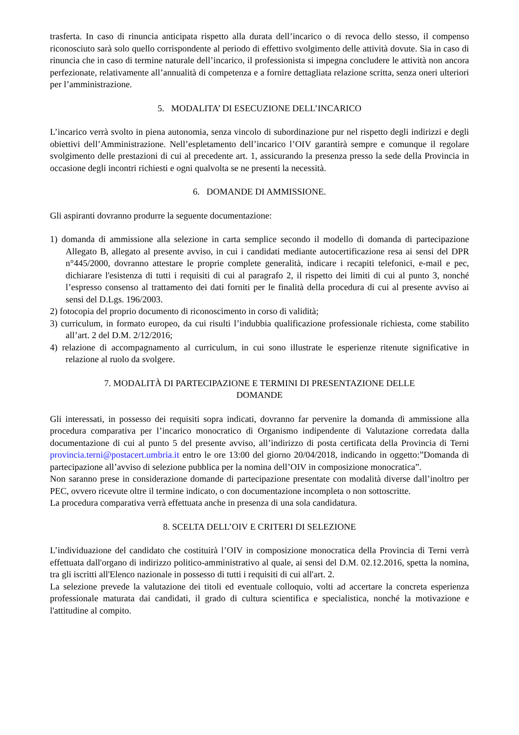trasferta. In caso di rinuncia anticipata rispetto alla durata dell’incarico o di revoca dello stesso, il compenso riconosciuto sarà solo quello corrispondente al periodo di effettivo svolgimento delle attività dovute. Sia in caso di rinuncia che in caso di termine naturale dell’incarico, il professionista si impegna concludere le attività non ancora perfezionate, relativamente all’annualità di competenza e a fornire dettagliata relazione scritta, senza oneri ulteriori per l’amministrazione.
5. MODALITA’ DI ESECUZIONE DELL’INCARICO
L’incarico verrà svolto in piena autonomia, senza vincolo di subordinazione pur nel rispetto degli indirizzi e degli obiettivi dell’Amministrazione. Nell’espletamento dell’incarico l’OIV garantirà sempre e comunque il regolare svolgimento delle prestazioni di cui al precedente art. 1, assicurando la presenza presso la sede della Provincia in occasione degli incontri richiesti e ogni qualvolta se ne presenti la necessità.
6. DOMANDE DI AMMISSIONE.
Gli aspiranti dovranno produrre la seguente documentazione:
1) domanda di ammissione alla selezione in carta semplice secondo il modello di domanda di partecipazione Allegato B, allegato al presente avviso, in cui i candidati mediante autocertificazione resa ai sensi del DPR n°445/2000, dovranno attestare le proprie complete generalità, indicare i recapiti telefonici, e-mail e pec, dichiarare l'esistenza di tutti i requisiti di cui al paragrafo 2, il rispetto dei limiti di cui al punto 3, nonché l’espresso consenso al trattamento dei dati forniti per le finalità della procedura di cui al presente avviso ai sensi del D.Lgs. 196/2003.
2) fotocopia del proprio documento di riconoscimento in corso di validità;
3) curriculum, in formato europeo, da cui risulti l’indubbia qualificazione professionale richiesta, come stabilito all’art. 2 del D.M. 2/12/2016;
4) relazione di accompagnamento al curriculum, in cui sono illustrate le esperienze ritenute significative in relazione al ruolo da svolgere.
7. MODALITÀ DI PARTECIPAZIONE E TERMINI DI PRESENTAZIONE DELLE
DOMANDE
Gli interessati, in possesso dei requisiti sopra indicati, dovranno far pervenire la domanda di ammissione alla procedura comparativa per l’incarico monocratico di Organismo indipendente di Valutazione corredata dalla documentazione di cui al punto 5 del presente avviso, all’indirizzo di posta certificata della Provincia di Terni provincia.terni@postacert.umbria.it entro le ore 13:00 del giorno 20/04/2018, indicando in oggetto:”Domanda di partecipazione all’avviso di selezione pubblica per la nomina dell’OIV in composizione monocratica”.
Non saranno prese in considerazione domande di partecipazione presentate con modalità diverse dall’inoltro per PEC, ovvero ricevute oltre il termine indicato, o con documentazione incompleta o non sottoscritte.
La procedura comparativa verrà effettuata anche in presenza di una sola candidatura.
8. SCELTA DELL’OIV E CRITERI DI SELEZIONE
L’individuazione del candidato che costituirà l’OIV in composizione monocratica della Provincia di Terni verrà effettuata dall'organo di indirizzo politico-amministrativo al quale, ai sensi del D.M. 02.12.2016, spetta la nomina, tra gli iscritti all'Elenco nazionale in possesso di tutti i requisiti di cui all'art. 2.
La selezione prevede la valutazione dei titoli ed eventuale colloquio, volti ad accertare la concreta esperienza professionale maturata dai candidati, il grado di cultura scientifica e specialistica, nonché la motivazione e l'attitudine al compito.